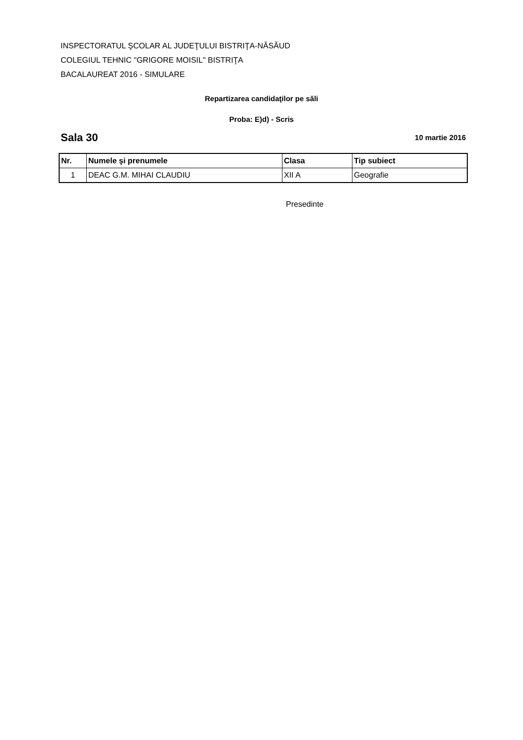INSPECTORATUL ŞCOLAR AL JUDEŢULUI BISTRIŢA-NĂSĂUD
COLEGIUL TEHNIC "GRIGORE MOISIL" BISTRIŢA
BACALAUREAT 2016 - SIMULARE
Repartizarea candidaţilor pe săli
Proba: E)d) - Scris
Sala 30 10 martie 2016
| Nr. | Numele şi prenumele | Clasa | Tip subiect |
| --- | --- | --- | --- |
| 1 | DEAC G.M. MIHAI CLAUDIU | XII A | Geografie |
Presedinte